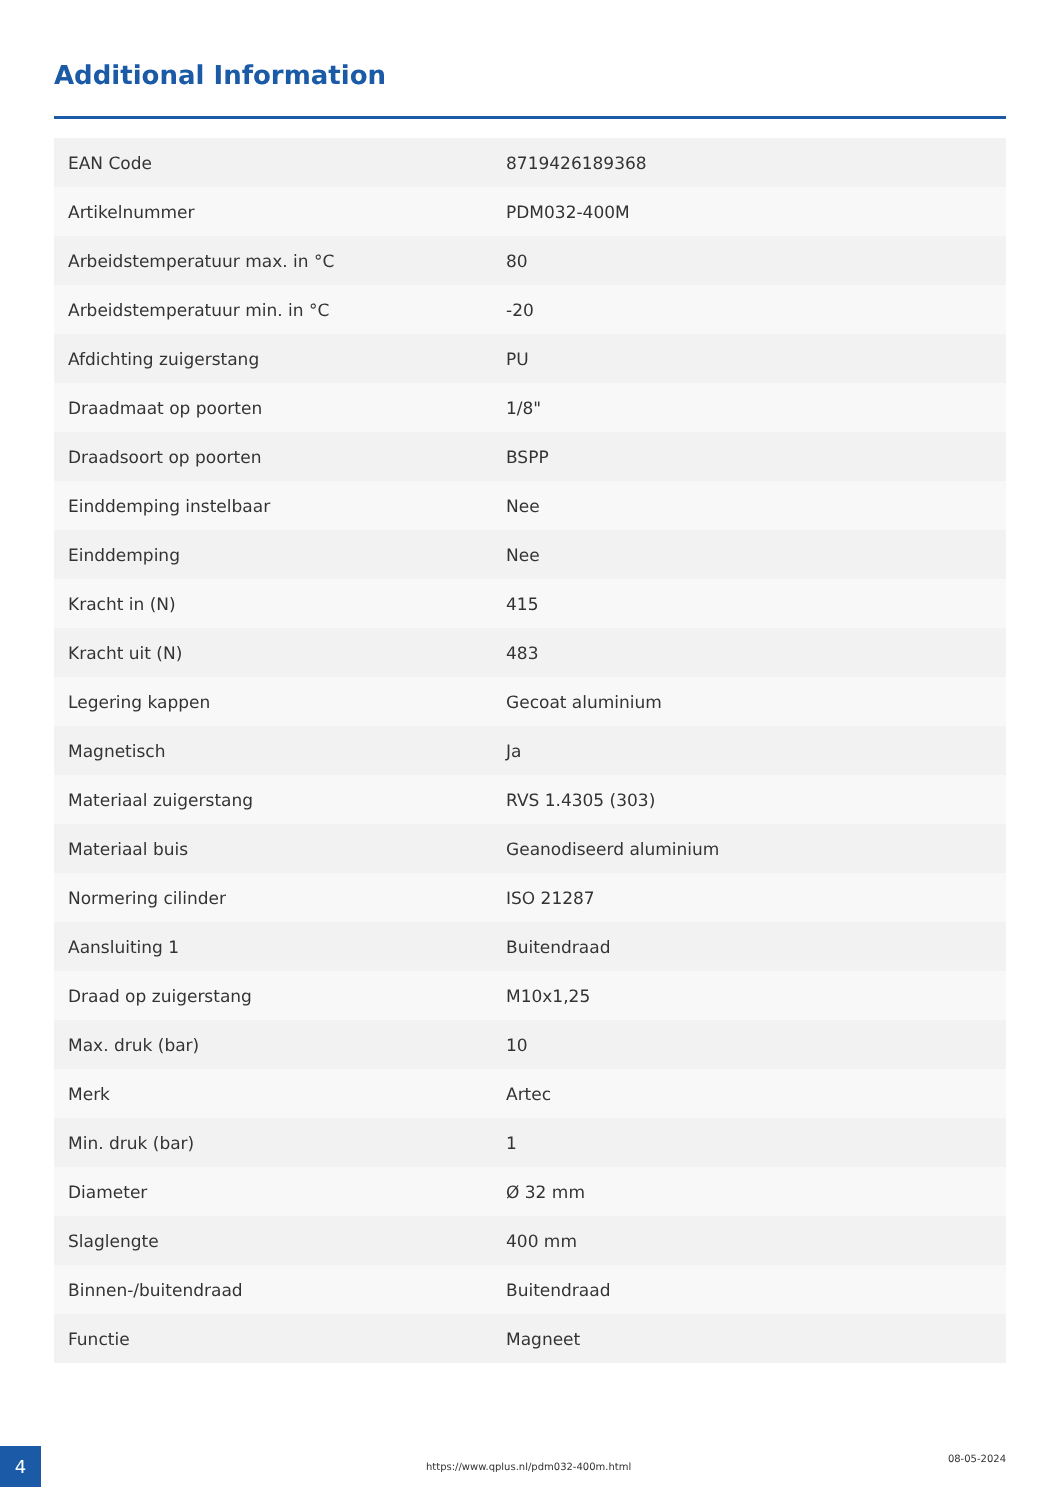Additional Information
| EAN Code | 8719426189368 |
| Artikelnummer | PDM032-400M |
| Arbeidstemperatuur max. in °C | 80 |
| Arbeidstemperatuur min. in °C | -20 |
| Afdichting zuigerstang | PU |
| Draadmaat op poorten | 1/8" |
| Draadsoort op poorten | BSPP |
| Einddemping instelbaar | Nee |
| Einddemping | Nee |
| Kracht in (N) | 415 |
| Kracht uit (N) | 483 |
| Legering kappen | Gecoat aluminium |
| Magnetisch | Ja |
| Materiaal zuigerstang | RVS 1.4305 (303) |
| Materiaal buis | Geanodiseerd aluminium |
| Normering cilinder | ISO 21287 |
| Aansluiting 1 | Buitendraad |
| Draad op zuigerstang | M10x1,25 |
| Max. druk (bar) | 10 |
| Merk | Artec |
| Min. druk (bar) | 1 |
| Diameter | Ø 32 mm |
| Slaglengte | 400 mm |
| Binnen-/buitendraad | Buitendraad |
| Functie | Magneet |
4
https://www.qplus.nl/pdm032-400m.html
08-05-2024